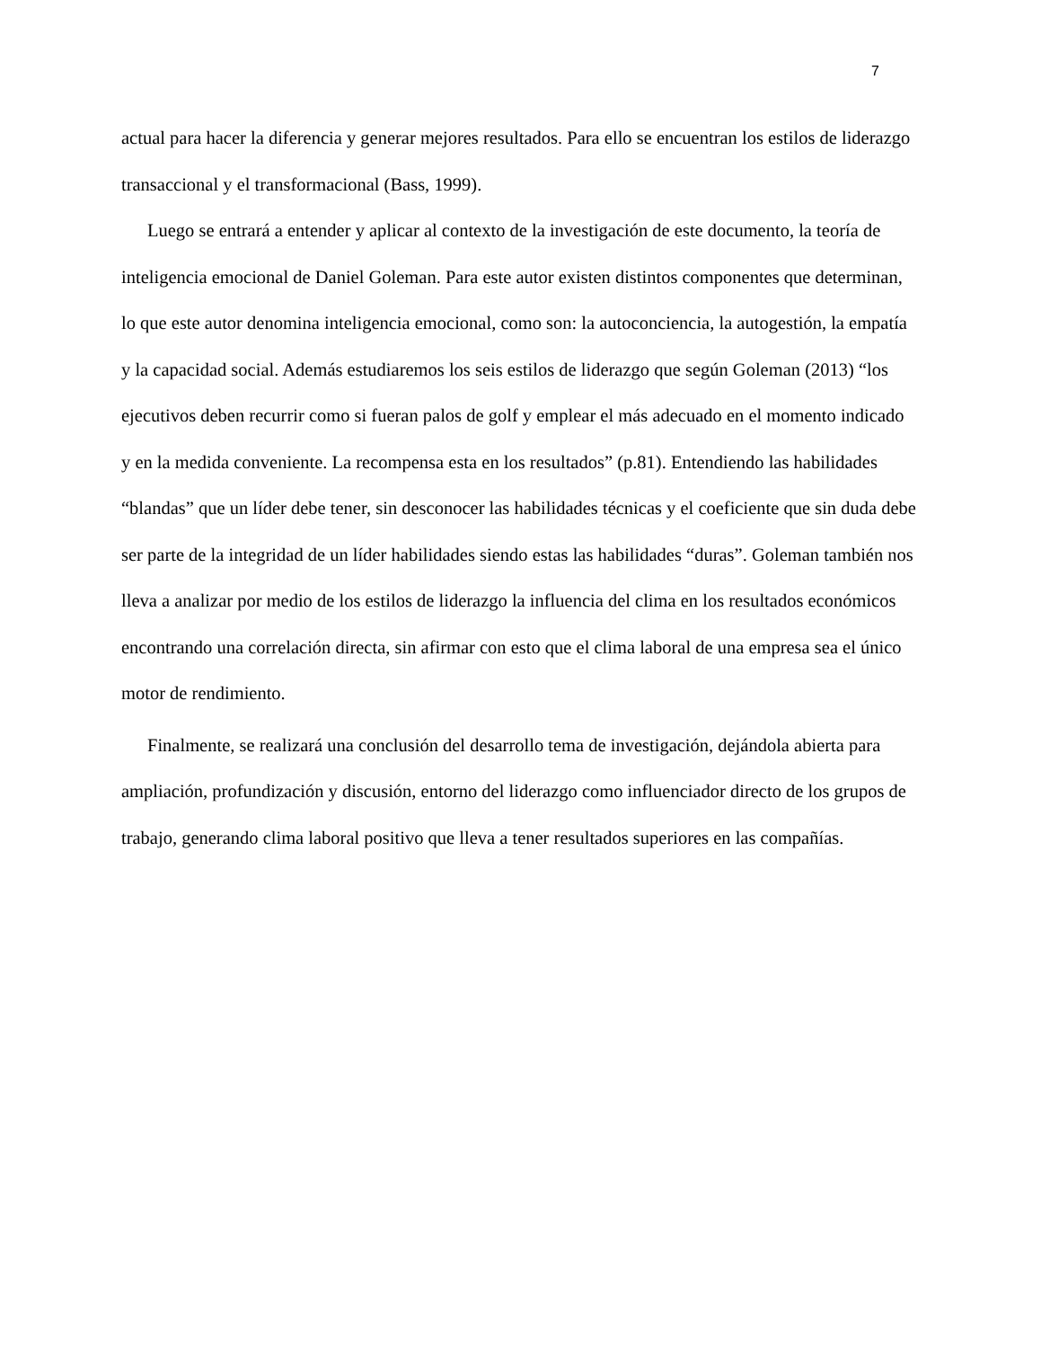7
actual para hacer la diferencia y generar mejores resultados. Para ello se encuentran los estilos de liderazgo transaccional y el transformacional (Bass, 1999).
Luego se entrará a entender y aplicar al contexto de la investigación de este documento, la teoría de inteligencia emocional de Daniel Goleman. Para este autor existen distintos componentes que determinan, lo que este autor denomina inteligencia emocional, como son: la autoconciencia, la autogestión, la empatía y la capacidad social. Además estudiaremos los seis estilos de liderazgo que según Goleman (2013) “los ejecutivos deben recurrir como si fueran palos de golf y emplear el más adecuado en el momento indicado y en la medida conveniente. La recompensa esta en los resultados” (p.81). Entendiendo las habilidades “blandas” que un líder debe tener, sin desconocer las habilidades técnicas y el coeficiente que sin duda debe ser parte de la integridad de un líder habilidades siendo estas las habilidades “duras”. Goleman también nos lleva a analizar por medio de los estilos de liderazgo la influencia del clima en los resultados económicos encontrando una correlación directa, sin afirmar con esto que el clima laboral de una empresa sea el único motor de rendimiento.
Finalmente, se realizará una conclusión del desarrollo tema de investigación, dejándola abierta para ampliación, profundización y discusión, entorno del liderazgo como influenciador directo de los grupos de trabajo, generando clima laboral positivo que lleva a tener resultados superiores en las compañías.